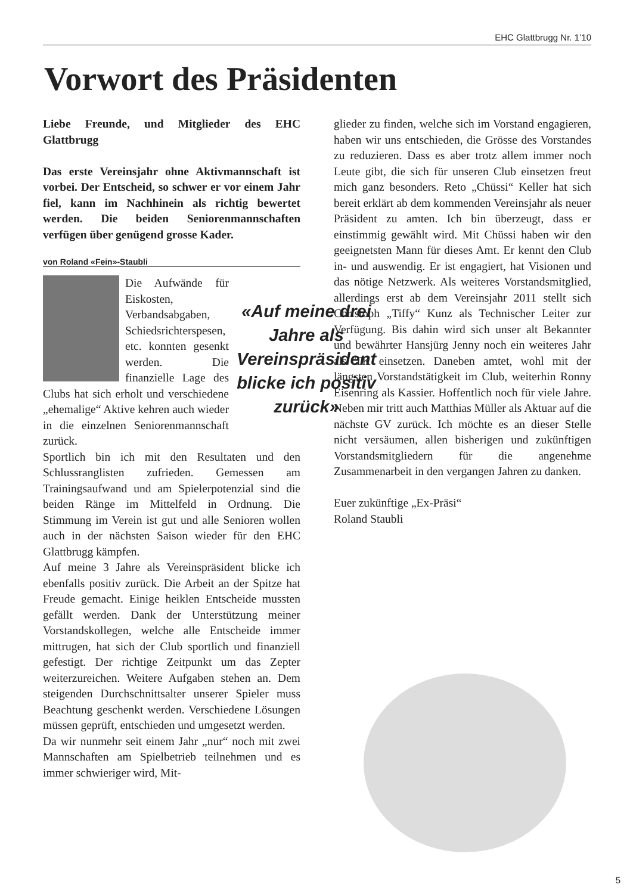EHC Glattbrugg Nr. 1’10
Vorwort des Präsidenten
Liebe Freunde, und Mitglieder des EHC Glattbrugg
Das erste Vereinsjahr ohne Aktivmannschaft ist vorbei. Der Entscheid, so schwer er vor einem Jahr fiel, kann im Nachhinein als richtig bewertet werden. Die beiden Seniorenmannschaften verfügen über genügend grosse Kader.
von Roland «Fein»-Staubli
«Auf meine drei Jahre als Vereinspräsident blicke ich positiv zurück»
Die Aufwände für Eiskosten, Verbandsabgaben, Schiedsrichterspesen, etc. konnten gesenkt werden. Die finanzielle Lage des Clubs hat sich erholt und verschiedene „ehemalige“ Aktive kehren auch wieder in die einzelnen Seniorenmannschaft zurück.
Sportlich bin ich mit den Resultaten und den Schlussranglisten zufrieden. Gemessen am Trainingsaufwand und am Spielerpotenzial sind die beiden Ränge im Mittelfeld in Ordnung. Die Stimmung im Verein ist gut und alle Senioren wollen auch in der nächsten Saison wieder für den EHC Glattbrugg kämpfen.
Auf meine 3 Jahre als Vereinspräsident blicke ich ebenfalls positiv zurück. Die Arbeit an der Spitze hat Freude gemacht. Einige heiklen Entscheide mussten gefällt werden. Dank der Unterstützung meiner Vorstandskollegen, welche alle Entscheide immer mittrugen, hat sich der Club sportlich und finanziell gefestigt. Der richtige Zeitpunkt um das Zepter weiterzureichen. Weitere Aufgaben stehen an. Dem steigenden Durchschnittsalter unserer Spieler muss Beachtung geschenkt werden. Verschiedene Lösungen müssen geprüft, entschieden und umgesetzt werden.
Da wir nunmehr seit einem Jahr „nur“ noch mit zwei Mannschaften am Spielbetrieb teilnehmen und es immer schwieriger wird, Mit-
glieder zu finden, welche sich im Vorstand engagieren, haben wir uns entschieden, die Grösse des Vorstandes zu reduzieren. Dass es aber trotz allem immer noch Leute gibt, die sich für unseren Club einsetzen freut mich ganz besonders. Reto „Chüssi“ Keller hat sich bereit erklärt ab dem kommenden Vereinsjahr als neuer Präsident zu amten. Ich bin überzeugt, dass er einstimmig gewählt wird. Mit Chüssi haben wir den geeignetsten Mann für dieses Amt. Er kennt den Club in- und auswendig. Er ist engagiert, hat Visionen und das nötige Netzwerk. Als weiteres Vorstandsmitglied, allerdings erst ab dem Vereinsjahr 2011 stellt sich Christoph „Tiffy“ Kunz als Technischer Leiter zur Verfügung. Bis dahin wird sich unser alt Bekannter und bewährter Hansjürg Jenny noch ein weiteres Jahr als TK einsetzen. Daneben amtet, wohl mit der längsten Vorstandstätigkeit im Club, weiterhin Ronny Eisenring als Kassier. Hoffentlich noch für viele Jahre. Neben mir tritt auch Matthias Müller als Aktuar auf die nächste GV zurück. Ich möchte es an dieser Stelle nicht versäumen, allen bisherigen und zukünftigen Vorstandsmitgliedern für die angenehme Zusammenarbeit in den vergangen Jahren zu danken.
Euer zukünftige „Ex-Präsi“
Roland Staubli
5